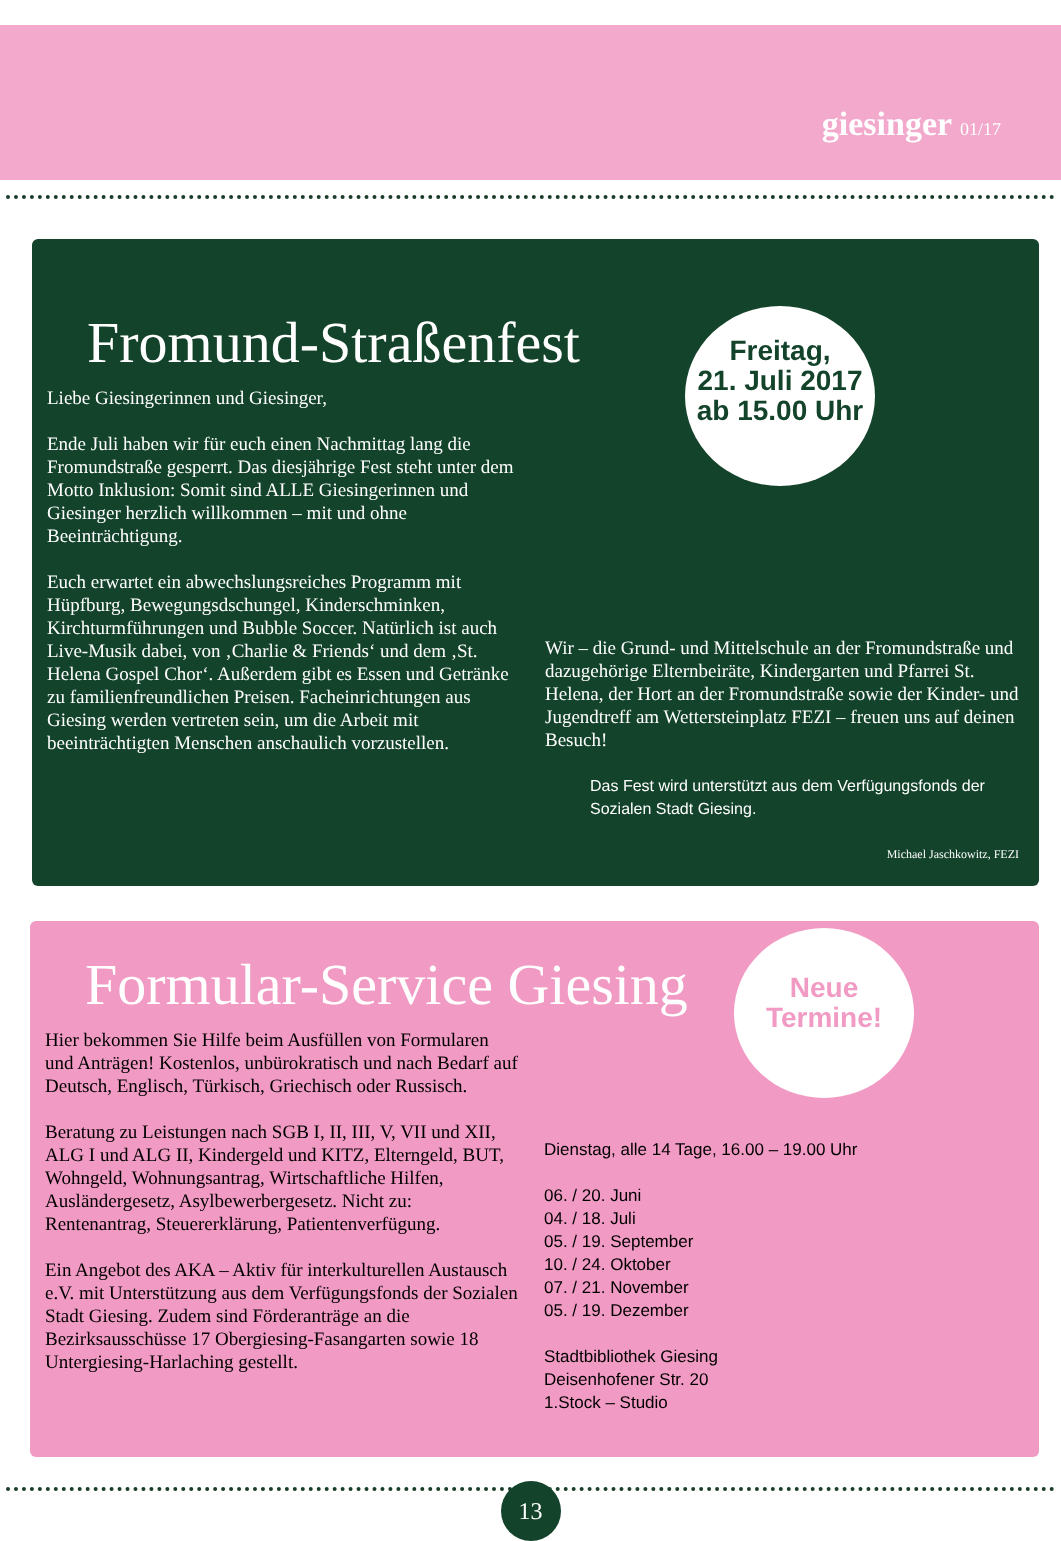giesinger 01/17
Fromund-Straßenfest
Liebe Giesingerinnen und Giesinger,
Ende Juli haben wir für euch einen Nachmittag lang die Fromundstraße gesperrt. Das diesjährige Fest steht unter dem Motto Inklusion: Somit sind ALLE Giesingerinnen und Giesinger herzlich willkommen – mit und ohne Beeinträchtigung.
Euch erwartet ein abwechslungsreiches Programm mit Hüpfburg, Bewegungsdschungel, Kinderschminken, Kirchturmführungen und Bubble Soccer. Natürlich ist auch Live-Musik dabei, von ‚Charlie & Friends‘ und dem ‚St. Helena Gospel Chor‘. Außerdem gibt es Essen und Getränke zu familienfreundlichen Preisen. Facheinrichtungen aus Giesing werden vertreten sein, um die Arbeit mit beeinträchtigten Menschen anschaulich vorzustellen.
Freitag,
21. Juli 2017
ab 15.00 Uhr
Wir – die Grund- und Mittelschule an der Fromundstraße und dazugehörige Elternbeiräte, Kindergarten und Pfarrei St. Helena, der Hort an der Fromundstraße sowie der Kinder- und Jugendtreff am Wettersteinplatz FEZI – freuen uns auf deinen Besuch!
Das Fest wird unterstützt aus dem Verfügungsfonds der Sozialen Stadt Giesing.
Michael Jaschkowitz, FEZI
Formular-Service Giesing
Hier bekommen Sie Hilfe beim Ausfüllen von Formularen und Anträgen! Kostenlos, unbürokratisch und nach Bedarf auf Deutsch, Englisch, Türkisch, Griechisch oder Russisch.
Beratung zu Leistungen nach SGB I, II, III, V, VII und XII, ALG I und ALG II, Kindergeld und KITZ, Elterngeld, BUT, Wohngeld, Wohnungsantrag, Wirtschaftliche Hilfen, Ausländergesetz, Asylbewerbergesetz. Nicht zu: Rentenantrag, Steuererklärung, Patientenverfügung.
Ein Angebot des AKA – Aktiv für interkulturellen Austausch e.V. mit Unterstützung aus dem Verfügungsfonds der Sozialen Stadt Giesing. Zudem sind Förderanträge an die Bezirksausschüsse 17 Obergiesing-Fasangarten sowie 18 Untergiesing-Harlaching gestellt.
Neue
Termine!
Dienstag, alle 14 Tage, 16.00 – 19.00 Uhr
06. / 20. Juni
04. / 18. Juli
05. / 19. September
10. / 24. Oktober
07. / 21. November
05. / 19. Dezember
Stadtbibliothek Giesing
Deisenhofener Str. 20
1.Stock – Studio
13